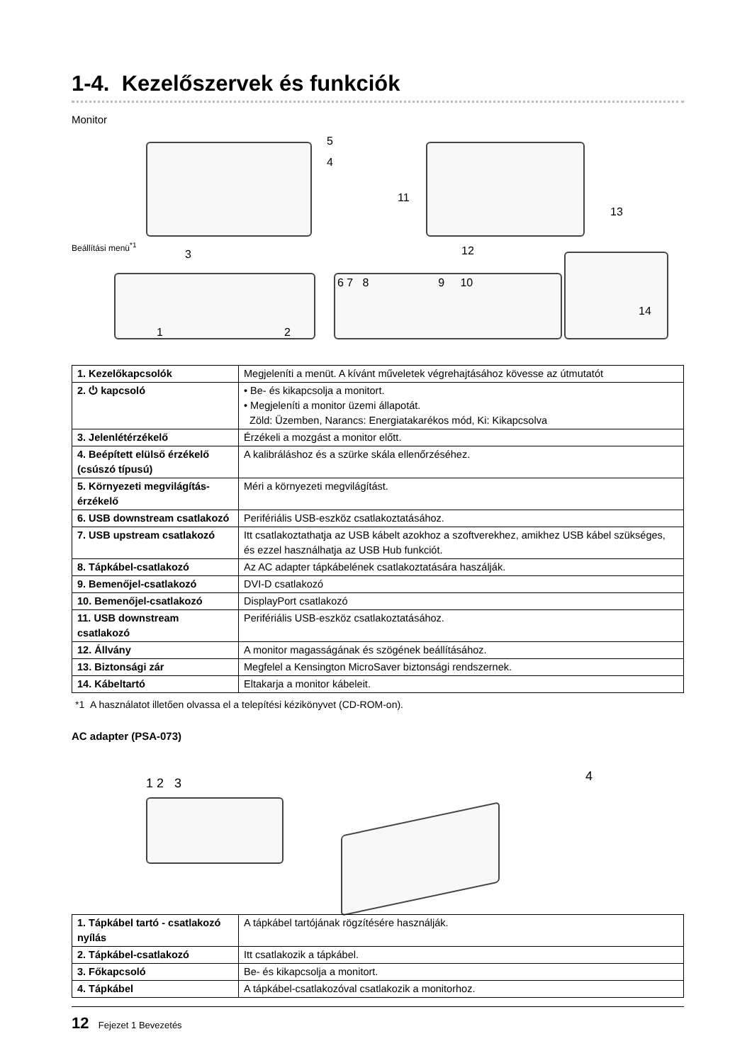1-4. Kezelőszervek és funkciók
Monitor
Beállítási menü<sup>*1</sup>
3
5
4
1 2
11
13
12
6 7 8 9 10
14
| 1. Kezelőkapcsolók | Megjeleníti a menüt. A kívánt műveletek végrehajtásához kövesse az útmutatót |
| 2. ⏻ kapcsoló | • Be- és kikapcsolja a monitort. • Megjeleníti a monitor üzemi állapotát. Zöld: Üzemben, Narancs: Energiatakarékos mód, Ki: Kikapcsolva |
| 3. Jelenlétérzékelő | Érzékeli a mozgást a monitor előtt. |
| 4. Beépített elülső érzékelő (csúszó típusú) | A kalibráláshoz és a szürke skála ellenőrzéséhez. |
| 5. Környezeti megvilágítás-érzékelő | Méri a környezeti megvilágítást. |
| 6. USB downstream csatlakozó | Perifériális USB-eszköz csatlakoztatásához. |
| 7. USB upstream csatlakozó | Itt csatlakoztathatja az USB kábelt azokhoz a szoftverekhez, amikhez USB kábel szükséges, és ezzel használhatja az USB Hub funkciót. |
| 8. Tápkábel-csatlakozó | Az AC adapter tápkábelének csatlakoztatására haszálják. |
| 9. Bemenőjel-csatlakozó | DVI-D csatlakozó |
| 10. Bemenőjel-csatlakozó | DisplayPort csatlakozó |
| 11. USB downstream csatlakozó | Perifériális USB-eszköz csatlakoztatásához. |
| 12. Állvány | A monitor magasságának és szögének beállításához. |
| 13. Biztonsági zár | Megfelel a Kensington MicroSaver biztonsági rendszernek. |
| 14. Kábeltartó | Eltakarja a monitor kábeleit. |
*1 A használatot illetően olvassa el a telepítési kézikönyvet (CD-ROM-on).
AC adapter (PSA-073)
1 2 3 4
| 1. Tápkábel tartó - csatlakozó nyílás | A tápkábel tartójának rögzítésére használják. |
| 2. Tápkábel-csatlakozó | Itt csatlakozik a tápkábel. |
| 3. Főkapcsoló | Be- és kikapcsolja a monitort. |
| 4. Tápkábel | A tápkábel-csatlakozóval csatlakozik a monitorhoz. |
12 Fejezet 1 Bevezetés